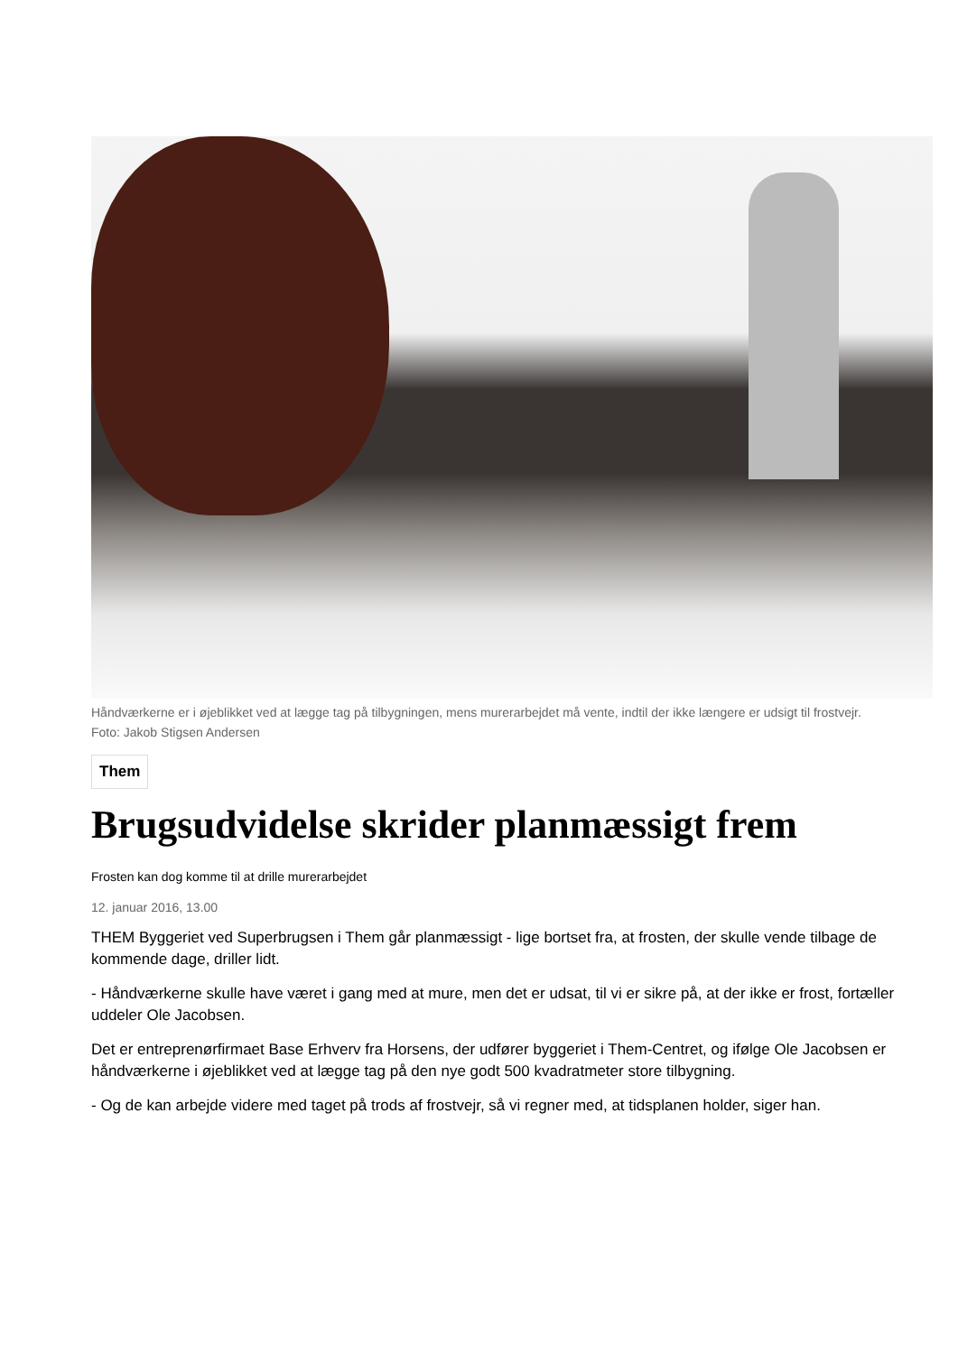Håndværkerne er i øjeblikket ved at lægge tag på tilbygningen, mens murerarbejdet må vente, indtil der ikke længere er udsigt til frostvejr.
Foto: Jakob Stigsen Andersen
Them
Brugsudvidelse skrider planmæssigt frem
Frosten kan dog komme til at drille murerarbejdet
12. januar 2016, 13.00
THEM Byggeriet ved Superbrugsen i Them går planmæssigt - lige bortset fra, at frosten, der skulle vende tilbage de kommende dage, driller lidt.
- Håndværkerne skulle have været i gang med at mure, men det er udsat, til vi er sikre på, at der ikke er frost, fortæller uddeler Ole Jacobsen.
Det er entreprenørfirmaet Base Erhverv fra Horsens, der udfører byggeriet i Them-Centret, og ifølge Ole Jacobsen er håndværkerne i øjeblikket ved at lægge tag på den nye godt 500 kvadratmeter store tilbygning.
- Og de kan arbejde videre med taget på trods af frostvejr, så vi regner med, at tidsplanen holder, siger han.